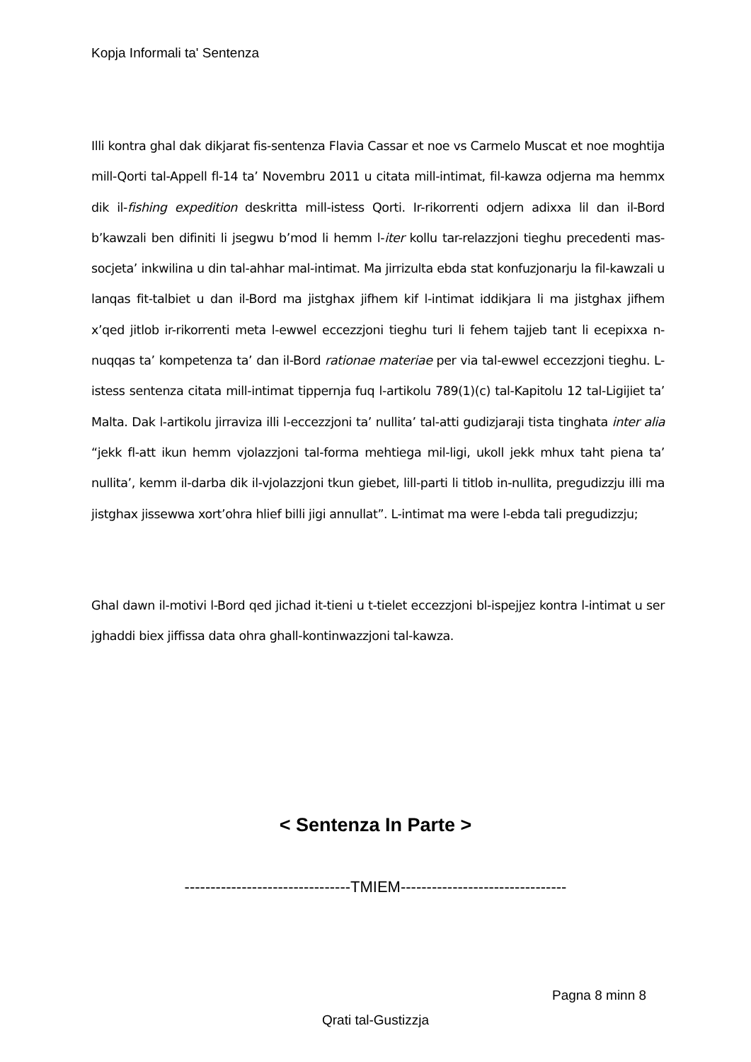Kopja Informali ta' Sentenza
Illi kontra ghal dak dikjarat fis-sentenza Flavia Cassar et noe vs Carmelo Muscat et noe moghtija mill-Qorti tal-Appell fl-14 ta’ Novembru 2011 u citata mill-intimat, fil-kawza odjerna ma hemmx dik il-fishing expedition deskritta mill-istess Qorti. Ir-rikorrenti odjern adixxa lil dan il-Bord b’kawzali ben difiniti li jsegwu b’mod li hemm l-iter kollu tar-relazzjoni tieghu precedenti mas-socjeta’ inkwilina u din tal-ahhar mal-intimat. Ma jirrizulta ebda stat konfuzjonarju la fil-kawzali u lanqas fit-talbiet u dan il-Bord ma jistghax jifhem kif l-intimat iddikjara li ma jistghax jifhem x’qed jitlob ir-rikorrenti meta l-ewwel eccezzjoni tieghu turi li fehem tajjeb tant li ecepixxa n-nuqqas ta’ kompetenza ta’ dan il-Bord rationae materiae per via tal-ewwel eccezzjoni tieghu. L-istess sentenza citata mill-intimat tippernja fuq l-artikolu 789(1)(c) tal-Kapitolu 12 tal-Ligijiet ta’ Malta. Dak l-artikolu jirraviza illi l-eccezzjoni ta’ nullita’ tal-atti gudizjaraji tista tinghata inter alia “jekk fl-att ikun hemm vjolazzjoni tal-forma mehtiega mil-ligi, ukoll jekk mhux taht piena ta’ nullita’, kemm il-darba dik il-vjolazzjoni tkun giebet, lill-parti li titlob in-nullita, pregudizzju illi ma jistghax jissewwa xort’ohra hlief billi jigi annullat”. L-intimat ma were l-ebda tali pregudizzju;
Ghal dawn il-motivi l-Bord qed jichad it-tieni u t-tielet eccezzjoni bl-ispejjez kontra l-intimat u ser jghaddi biex jiffissa data ohra ghall-kontinwazzjoni tal-kawza.
< Sentenza In Parte >
--------------------------------TMIEM--------------------------------
Pagna 8 minn 8
Qrati tal-Gustizzja